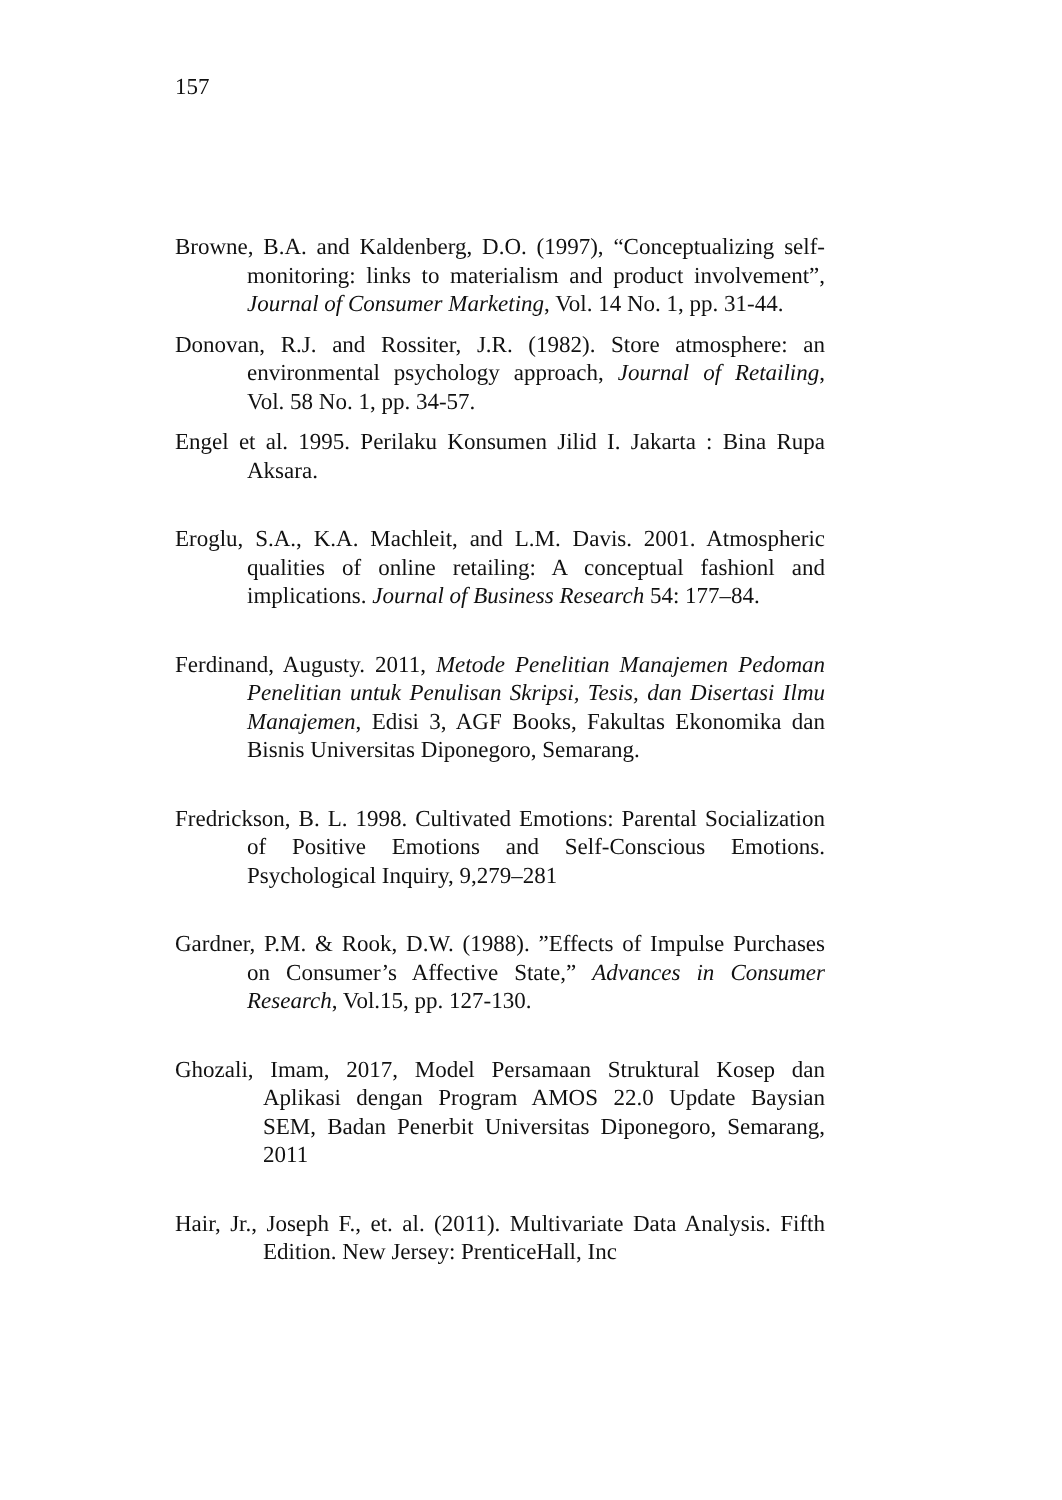157
Browne, B.A. and Kaldenberg, D.O. (1997), “Conceptualizing self-monitoring: links to materialism and product involvement”, Journal of Consumer Marketing, Vol. 14 No. 1, pp. 31-44.
Donovan, R.J. and Rossiter, J.R. (1982). Store atmosphere: an environmental psychology approach, Journal of Retailing, Vol. 58 No. 1, pp. 34-57.
Engel et al. 1995. Perilaku Konsumen Jilid I. Jakarta : Bina Rupa Aksara.
Eroglu, S.A., K.A. Machleit, and L.M. Davis. 2001. Atmospheric qualities of online retailing: A conceptual fashionl and implications. Journal of Business Research 54: 177–84.
Ferdinand, Augusty. 2011, Metode Penelitian Manajemen Pedoman Penelitian untuk Penulisan Skripsi, Tesis, dan Disertasi Ilmu Manajemen, Edisi 3, AGF Books, Fakultas Ekonomika dan Bisnis Universitas Diponegoro, Semarang.
Fredrickson, B. L. 1998. Cultivated Emotions: Parental Socialization of Positive Emotions and Self-Conscious Emotions. Psychological Inquiry, 9,279–281
Gardner, P.M. & Rook, D.W. (1988). ”Effects of Impulse Purchases on Consumer’s Affective State,” Advances in Consumer Research, Vol.15, pp. 127-130.
Ghozali, Imam, 2017, Model Persamaan Struktural Kosep dan Aplikasi dengan Program AMOS 22.0 Update Baysian SEM, Badan Penerbit Universitas Diponegoro, Semarang, 2011
Hair, Jr., Joseph F., et. al. (2011). Multivariate Data Analysis. Fifth Edition. New Jersey: PrenticeHall, Inc